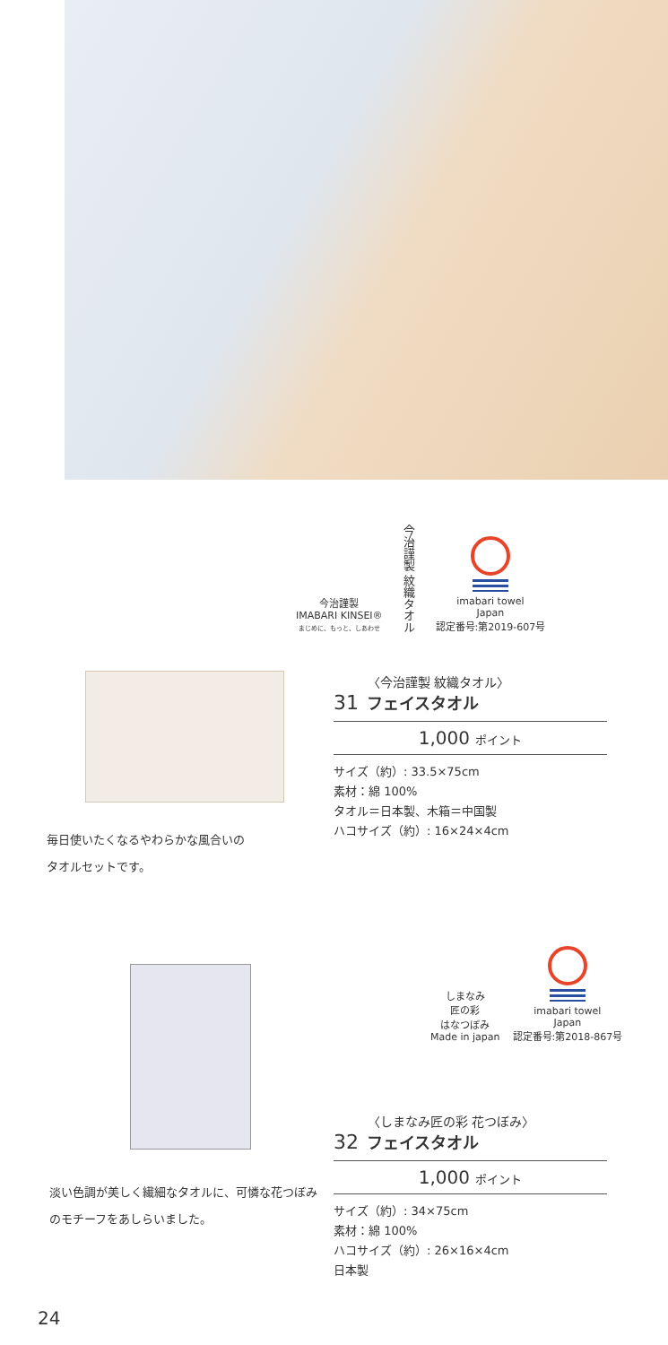今治謹製
IMABARI KINSEI®
まじめに、もっと、しあわせ
今治謹製 紋織タオル
imabari towel
Japan
認定番号:第2019-607号
毎日使いたくなるやわらかな風合いの
タオルセットです。
〈今治謹製 紋織タオル〉
31 フェイスタオル
1,000 ポイント
サイズ（約）: 33.5×75cm
素材：綿 100%
タオル＝日本製、木箱＝中国製
ハコサイズ（約）: 16×24×4cm
しまなみ
匠の彩
はなつぼみ
Made in japan
imabari towel
Japan
認定番号:第2018-867号
淡い色調が美しく繊細なタオルに、可憐な花つぼみのモチーフをあしらいました。
〈しまなみ匠の彩 花つぼみ〉
32 フェイスタオル
1,000 ポイント
サイズ（約）: 34×75cm
素材：綿 100%
ハコサイズ（約）: 26×16×4cm
日本製
24